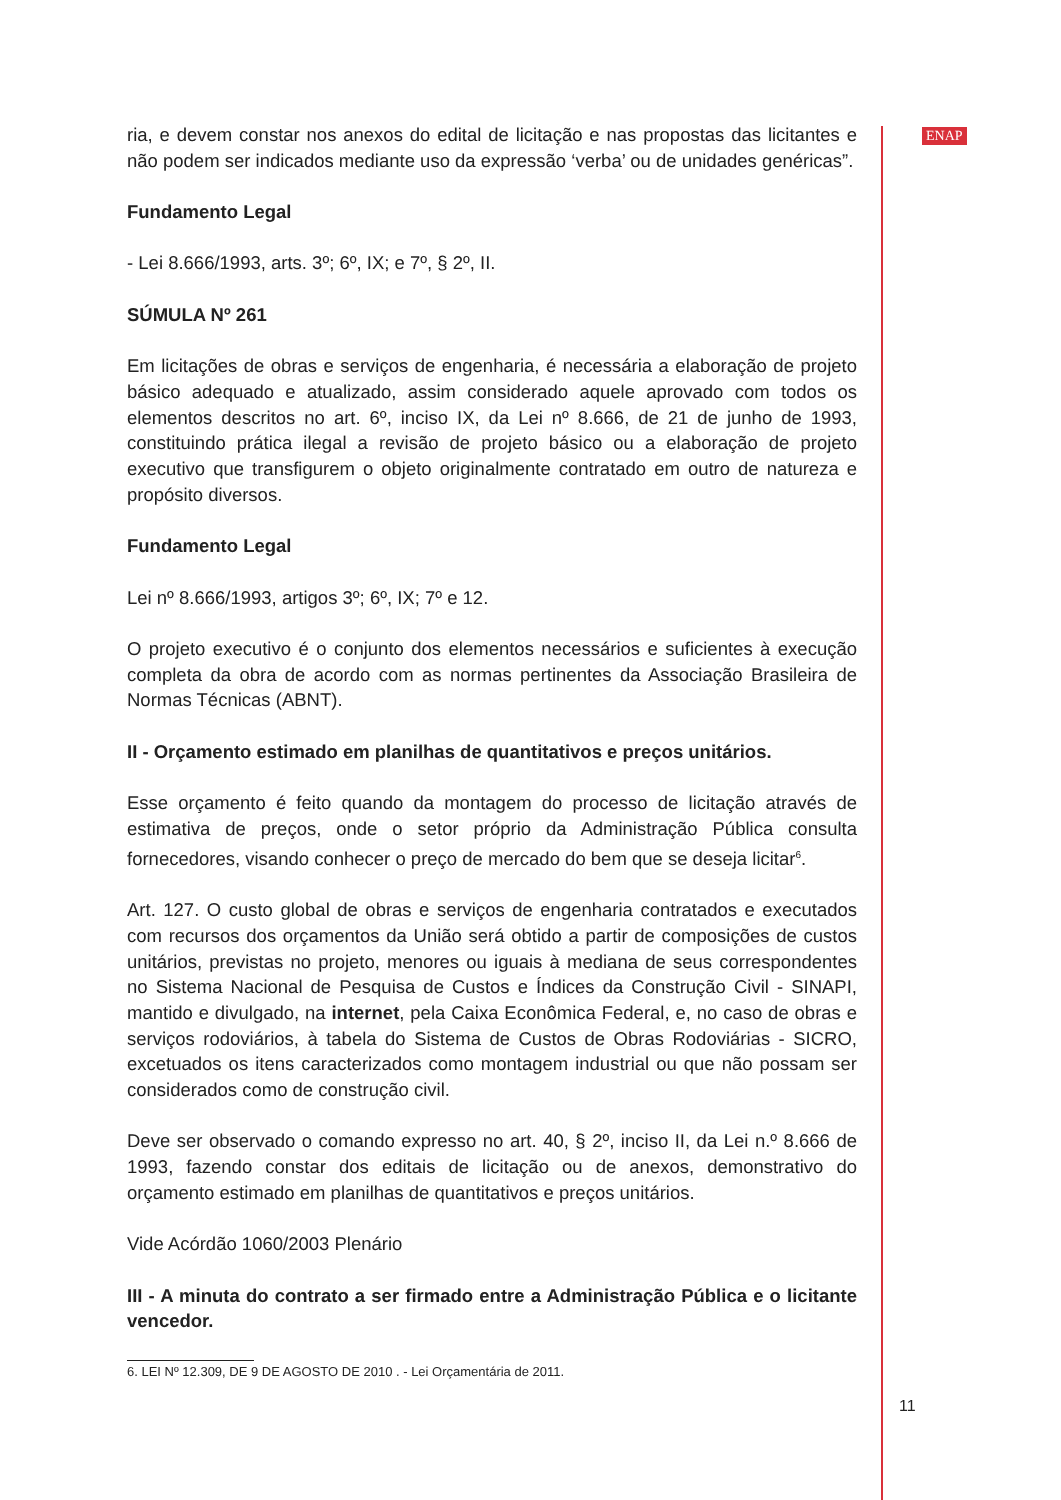ria, e devem constar nos anexos do edital de licitação e nas propostas das licitantes e não podem ser indicados mediante uso da expressão ‘verba’ ou de unidades genéricas”.
Fundamento Legal
- Lei 8.666/1993, arts. 3º; 6º, IX; e 7º, § 2º, II.
SÚMULA Nº 261
Em licitações de obras e serviços de engenharia, é necessária a elaboração de projeto básico adequado e atualizado, assim considerado aquele aprovado com todos os elementos descritos no art. 6º, inciso IX, da Lei nº 8.666, de 21 de junho de 1993, constituindo prática ilegal a revisão de projeto básico ou a elaboração de projeto executivo que transfigurem o objeto originalmente contratado em outro de natureza e propósito diversos.
Fundamento Legal
Lei nº 8.666/1993, artigos 3º; 6º, IX; 7º e 12.
O projeto executivo é o conjunto dos elementos necessários e suficientes à execução completa da obra de acordo com as normas pertinentes da Associação Brasileira de Normas Técnicas (ABNT).
II - Orçamento estimado em planilhas de quantitativos e preços unitários.
Esse orçamento é feito quando da montagem do processo de licitação através de estimativa de preços, onde o setor próprio da Administração Pública consulta fornecedores, visando conhecer o preço de mercado do bem que se deseja licitar<sup>6</sup>.
Art. 127. O custo global de obras e serviços de engenharia contratados e executados com recursos dos orçamentos da União será obtido a partir de composições de custos unitários, previstas no projeto, menores ou iguais à mediana de seus correspondentes no Sistema Nacional de Pesquisa de Custos e Índices da Construção Civil - SINAPI, mantido e divulgado, na internet, pela Caixa Econômica Federal, e, no caso de obras e serviços rodoviários, à tabela do Sistema de Custos de Obras Rodoviárias - SICRO, excetuados os itens caracterizados como montagem industrial ou que não possam ser considerados como de construção civil.
Deve ser observado o comando expresso no art. 40, § 2º, inciso II, da Lei n.º 8.666 de 1993, fazendo constar dos editais de licitação ou de anexos, demonstrativo do orçamento estimado em planilhas de quantitativos e preços unitários.
Vide Acórdão 1060/2003 Plenário
III - A minuta do contrato a ser firmado entre a Administração Pública e o licitante vencedor.
6. LEI Nº 12.309, DE 9 DE AGOSTO DE 2010 . - Lei Orçamentária de 2011.
ENAP
11